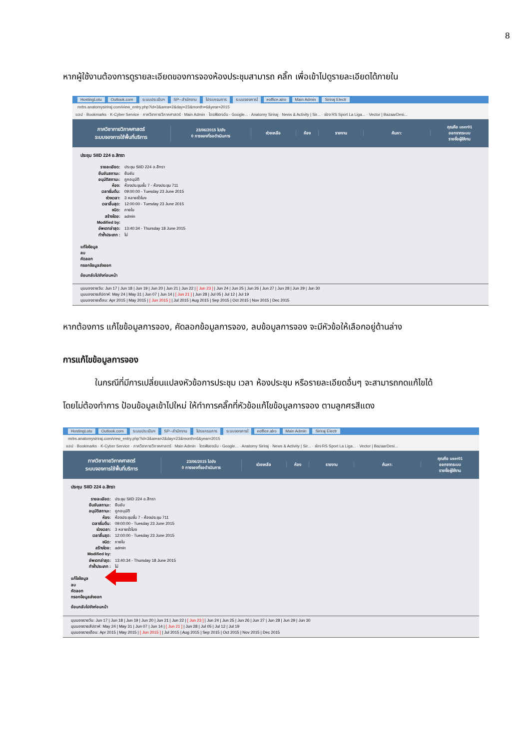8
หากผู้ใช้งานต้องการดูรายละเอียดของการจองห้องประชุมสามารถ คลิ๊ก เพื่อเข้าไปดูรายละเอียดได้ภายใน
HostingLotu Outlook.com ระบบประเมินฯ SP--สำนักงาน โปรแกรมการ ระบบจองการใ eoffice.alro Main Admin Siriraj Electr
mrbs.anatomysiriraj.com/view_entry.php?id=3&area=2&day=23&month=6&year=2015
แอป · Bookmarks · K-Cyber Service · ภาควิชากายวิภาคศาสตร์ · Main Admin · ไดรฟ์ของฉัน - Google... · Anatomy Siriraj · News & Activity | Sir... · ช่อง RS Sport La Liga... · Vector | BazaarDesi...
ภาควิชากายวิภาคศาสตร์
ระบบจองการใช้พื้นที่บริการ
23/06/2015 ไปยัง
0 การจองที่รอดำเนินการ
ช่วยเหลือ ห้อง รายงาน ค้นหา:
คุณคือ user01
ออกจากระบบ
รายชื่อผู้ใช้งาน
ประชุม SIID 224 อ.สิทรา
รายละเอียด: ประชุม SIID 224 อ.สิทรา
ยืนยันสถานะ: ยืนยัน
อนุมัติสถานะ: ถูกอนุมัติ
ห้อง: ห้องประชุมชั้น 7 - ห้องประชุม 711
เวลาเริ่มต้น: 09:00:00 - Tuesday 23 June 2015
ช่วงเวลา: 3 หลายชั่วโมง
เวลาสิ้นสุด: 12:00:00 - Tuesday 23 June 2015
ชนิด: ภายใน
สร้างโดย: admin
Modified by:
อัพเดทล่าสุด: 13:40:34 - Thursday 18 June 2015
ทำซ้ำประเภท : ไม่
แก้ไขข้อมูล
ลบ
คัดลอก
กรอกข้อมูลส่งออก
ย้อนกลับไปยังก่อนหน้า
มุมมองรายวัน: Jun 17 | Jun 18 | Jun 19 | Jun 20 | Jun 21 | Jun 22 | [ Jun 23 ] | Jun 24 | Jun 25 | Jun 26 | Jun 27 | Jun 28 | Jun 29 | Jun 30
มุมมองรายสัปดาห์: May 24 | May 31 | Jun 07 | Jun 14 | [ Jun 21 ] | Jun 28 | Jul 05 | Jul 12 | Jul 19
มุมมองรายเดือน: Apr 2015 | May 2015 | [ Jun 2015 ] | Jul 2015 | Aug 2015 | Sep 2015 | Oct 2015 | Nov 2015 | Dec 2015
หากต้องการ แก้ไขข้อมูลการจอง, คัดลอกข้อมูลการจอง, ลบข้อมูลการจอง จะมีหัวข้อให้เลือกอยู่ด้านล่าง
การแก้ไขข้อมูลการจอง
ในกรณีที่มีการเปลี่ยนแปลงหัวข้อการประชุม เวลา ห้องประชุม หรือรายละเอียดอื่นๆ จะสามารถกดแก้ไขได้
โดยไม่ต้องทำการ ป้อนข้อมูลเข้าไปใหม่ ให้ทำการคลิ๊กที่หัวข้อแก้ไขข้อมูลการจอง ตามลูกศรสีแดง
HostingLotu Outlook.com ระบบประเมินฯ SP--สำนักงาน โปรแกรมการ ระบบจองการใ eoffice.alro Main Admin Siriraj Electr
mrbs.anatomysiriraj.com/view_entry.php?id=3&area=2&day=23&month=6&year=2015
แอป · Bookmarks · K-Cyber Service · ภาควิชากายวิภาคศาสตร์ · Main Admin · ไดรฟ์ของฉัน - Google... · Anatomy Siriraj · News & Activity | Sir... · ช่อง RS Sport La Liga... · Vector | BazaarDesi...
ภาควิชากายวิภาคศาสตร์
ระบบจองการใช้พื้นที่บริการ
23/06/2015 ไปยัง
0 การจองที่รอดำเนินการ
ช่วยเหลือ ห้อง รายงาน ค้นหา:
คุณคือ user01
ออกจากระบบ
รายชื่อผู้ใช้งาน
ประชุม SIID 224 อ.สิทรา
รายละเอียด: ประชุม SIID 224 อ.สิทรา
ยืนยันสถานะ: ยืนยัน
อนุมัติสถานะ: ถูกอนุมัติ
ห้อง: ห้องประชุมชั้น 7 - ห้องประชุม 711
เวลาเริ่มต้น: 09:00:00 - Tuesday 23 June 2015
ช่วงเวลา: 3 หลายชั่วโมง
เวลาสิ้นสุด: 12:00:00 - Tuesday 23 June 2015
ชนิด: ภายใน
สร้างโดย: admin
Modified by:
อัพเดทล่าสุด: 13:40:34 - Thursday 18 June 2015
ทำซ้ำประเภท : ไม่
แก้ไขข้อมูล
ลบ
คัดลอก
กรอกข้อมูลส่งออก
ย้อนกลับไปยังก่อนหน้า
มุมมองรายวัน: Jun 17 | Jun 18 | Jun 19 | Jun 20 | Jun 21 | Jun 22 | [ Jun 23 ] | Jun 24 | Jun 25 | Jun 26 | Jun 27 | Jun 28 | Jun 29 | Jun 30
มุมมองรายสัปดาห์: May 24 | May 31 | Jun 07 | Jun 14 | [ Jun 21 ] | Jun 28 | Jul 05 | Jul 12 | Jul 19
มุมมองรายเดือน: Apr 2015 | May 2015 | [ Jun 2015 ] | Jul 2015 | Aug 2015 | Sep 2015 | Oct 2015 | Nov 2015 | Dec 2015